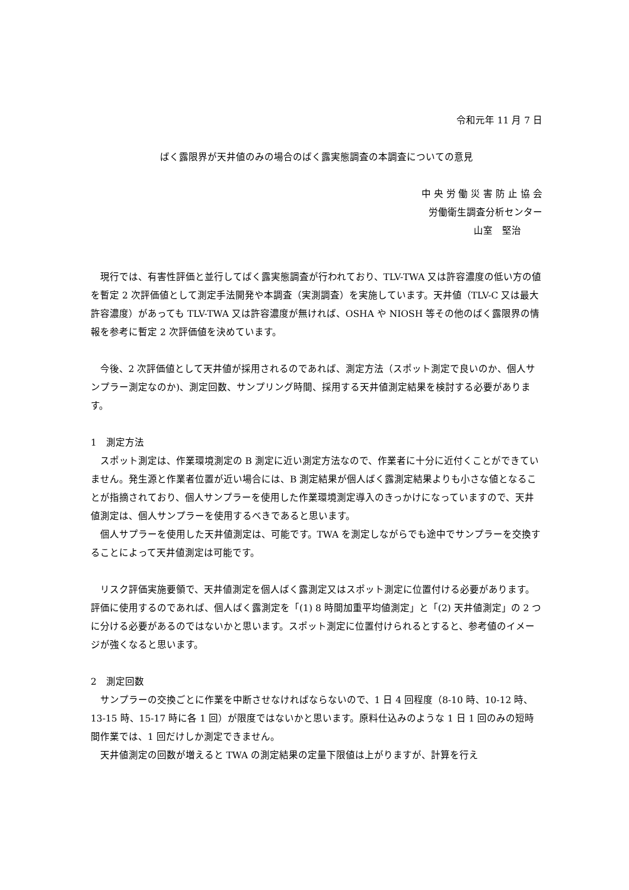令和元年 11 月 7 日
ばく露限界が天井値のみの場合のばく露実態調査の本調査についての意見
中 央 労 働 災 害 防 止 協 会
労働衛生調査分析センター
山室　堅治
現行では、有害性評価と並行してばく露実態調査が行われており、TLV-TWA 又は許容濃度の低い方の値を暫定 2 次評価値として測定手法開発や本調査（実測調査）を実施しています。天井値（TLV-C 又は最大許容濃度）があっても TLV-TWA 又は許容濃度が無ければ、OSHA や NIOSH 等その他のばく露限界の情報を参考に暫定 2 次評価値を決めています。
今後、2 次評価値として天井値が採用されるのであれば、測定方法（スポット測定で良いのか、個人サンプラー測定なのか)、測定回数、サンプリング時間、採用する天井値測定結果を検討する必要があります。
1　測定方法
スポット測定は、作業環境測定の B 測定に近い測定方法なので、作業者に十分に近付くことができていません。発生源と作業者位置が近い場合には、B 測定結果が個人ばく露測定結果よりも小さな値となることが指摘されており、個人サンプラーを使用した作業環境測定導入のきっかけになっていますので、天井値測定は、個人サンプラーを使用するべきであると思います。
個人サプラーを使用した天井値測定は、可能です。TWA を測定しながらでも途中でサンプラーを交換することによって天井値測定は可能です。
リスク評価実施要領で、天井値測定を個人ばく露測定又はスポット測定に位置付ける必要があります。評価に使用するのであれば、個人ばく露測定を「(1) 8 時間加重平均値測定」と「(2) 天井値測定」の 2 つに分ける必要があるのではないかと思います。スポット測定に位置付けられるとすると、参考値のイメージが強くなると思います。
2　測定回数
サンプラーの交換ごとに作業を中断させなければならないので、1 日 4 回程度（8-10 時、10-12 時、13-15 時、15-17 時に各 1 回）が限度ではないかと思います。原料仕込みのような 1 日 1 回のみの短時間作業では、1 回だけしか測定できません。
天井値測定の回数が増えると TWA の測定結果の定量下限値は上がりますが、計算を行え